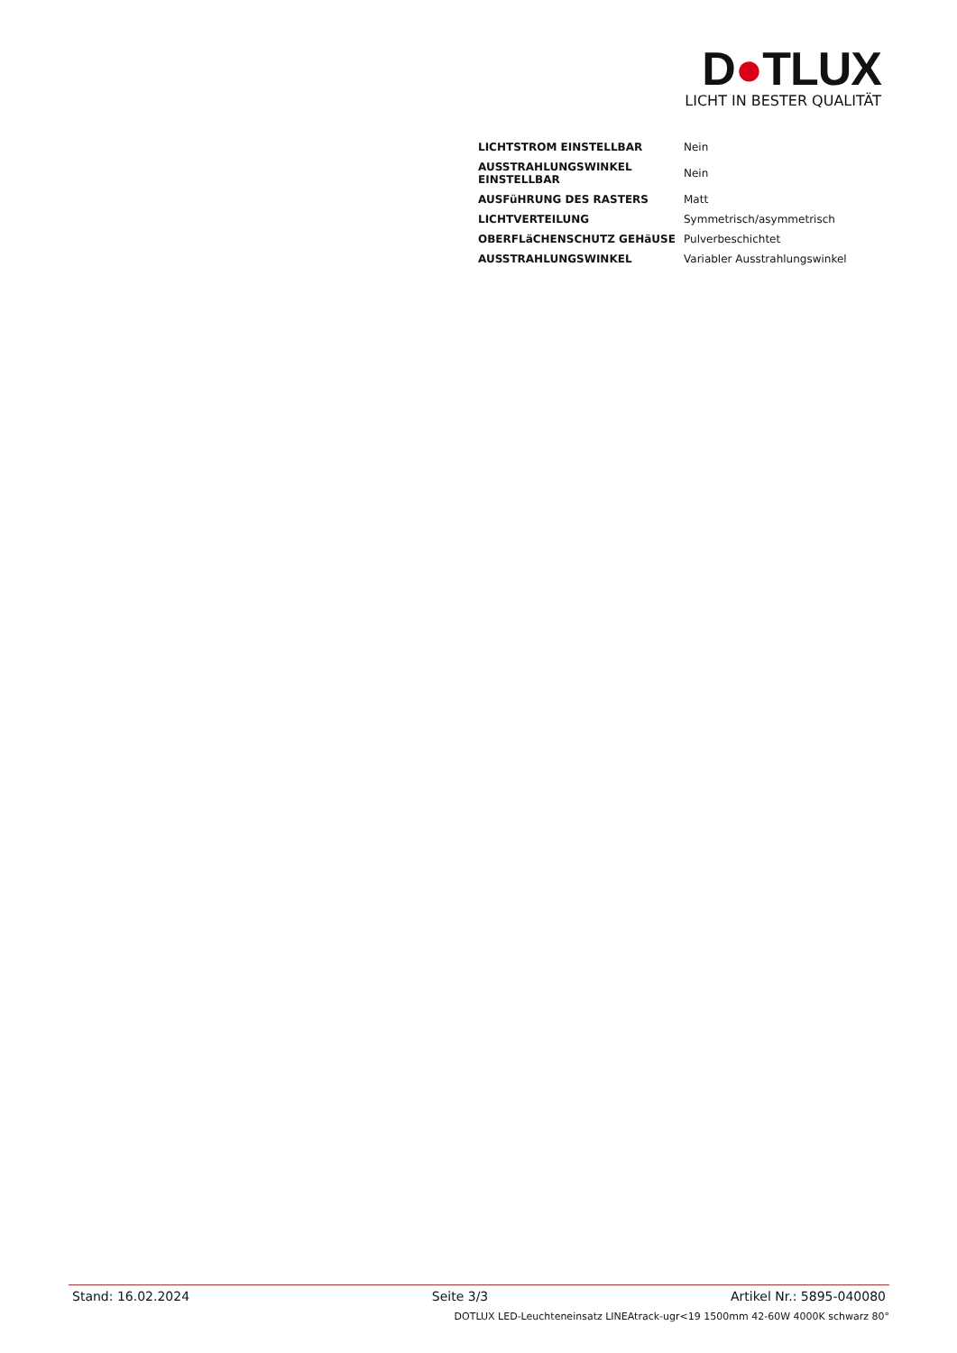D●TLUX
LICHT IN BESTER QUALITÄT
| LICHTSTROM EINSTELLBAR | Nein |
| AUSSTRAHLUNGSWINKEL EINSTELLBAR | Nein |
| AUSFüHRUNG DES RASTERS | Matt |
| LICHTVERTEILUNG | Symmetrisch/asymmetrisch |
| OBERFLäCHENSCHUTZ GEHäUSE | Pulverbeschichtet |
| AUSSTRAHLUNGSWINKEL | Variabler Ausstrahlungswinkel |
Stand: 16.02.2024 Seite 3/3 Artikel Nr.: 5895-040080
DOTLUX LED-Leuchteneinsatz LINEAtrack-ugr<19 1500mm 42-60W 4000K schwarz 80°